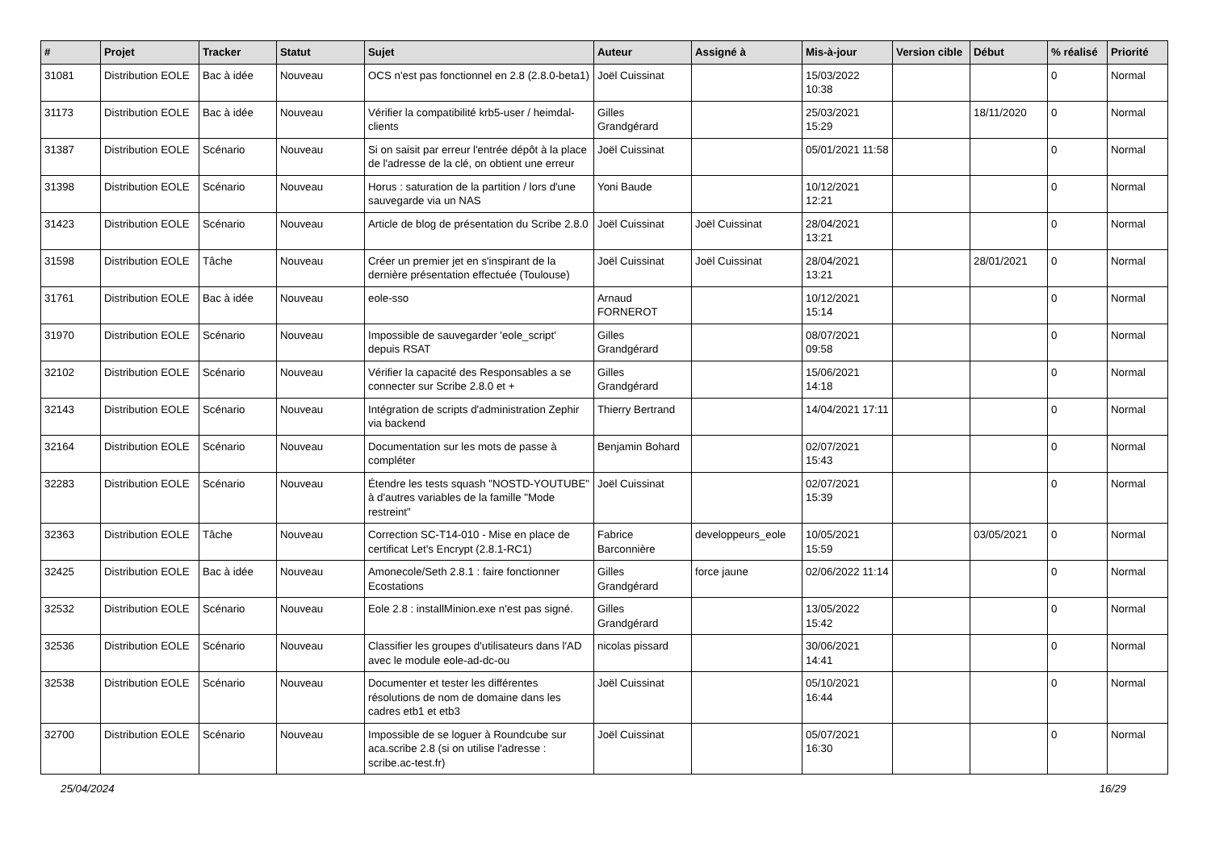| # | Projet | Tracker | Statut | Sujet | Auteur | Assigné à | Mis-à-jour | Version cible | Début | % réalisé | Priorité |
| --- | --- | --- | --- | --- | --- | --- | --- | --- | --- | --- | --- |
| 31081 | Distribution EOLE | Bac à idée | Nouveau | OCS n'est pas fonctionnel en 2.8 (2.8.0-beta1) | Joël Cuissinat | | 15/03/2022 10:38 | | | 0 | Normal |
| 31173 | Distribution EOLE | Bac à idée | Nouveau | Vérifier la compatibilité krb5-user / heimdal-clients | Gilles Grandgérard | | 25/03/2021 15:29 | | 18/11/2020 | 0 | Normal |
| 31387 | Distribution EOLE | Scénario | Nouveau | Si on saisit par erreur l'entrée dépôt à la place de l'adresse de la clé, on obtient une erreur | Joël Cuissinat | | 05/01/2021 11:58 | | | 0 | Normal |
| 31398 | Distribution EOLE | Scénario | Nouveau | Horus : saturation de la partition / lors d'une sauvegarde via un NAS | Yoni Baude | | 10/12/2021 12:21 | | | 0 | Normal |
| 31423 | Distribution EOLE | Scénario | Nouveau | Article de blog de présentation du Scribe 2.8.0 | Joël Cuissinat | Joël Cuissinat | 28/04/2021 13:21 | | | 0 | Normal |
| 31598 | Distribution EOLE | Tâche | Nouveau | Créer un premier jet en s'inspirant de la dernière présentation effectuée (Toulouse) | Joël Cuissinat | Joël Cuissinat | 28/04/2021 13:21 | | 28/01/2021 | 0 | Normal |
| 31761 | Distribution EOLE | Bac à idée | Nouveau | eole-sso | Arnaud FORNEROT | | 10/12/2021 15:14 | | | 0 | Normal |
| 31970 | Distribution EOLE | Scénario | Nouveau | Impossible de sauvegarder 'eole_script' depuis RSAT | Gilles Grandgérard | | 08/07/2021 09:58 | | | 0 | Normal |
| 32102 | Distribution EOLE | Scénario | Nouveau | Vérifier la capacité des Responsables a se connecter sur Scribe 2.8.0 et + | Gilles Grandgérard | | 15/06/2021 14:18 | | | 0 | Normal |
| 32143 | Distribution EOLE | Scénario | Nouveau | Intégration de scripts d'administration Zephir via backend | Thierry Bertrand | | 14/04/2021 17:11 | | | 0 | Normal |
| 32164 | Distribution EOLE | Scénario | Nouveau | Documentation sur les mots de passe à compléter | Benjamin Bohard | | 02/07/2021 15:43 | | | 0 | Normal |
| 32283 | Distribution EOLE | Scénario | Nouveau | Étendre les tests squash "NOSTD-YOUTUBE" à d'autres variables de la famille "Mode restreint" | Joël Cuissinat | | 02/07/2021 15:39 | | | 0 | Normal |
| 32363 | Distribution EOLE | Tâche | Nouveau | Correction SC-T14-010 - Mise en place de certificat Let's Encrypt (2.8.1-RC1) | Fabrice Barconnière | developpeurs_eole | 10/05/2021 15:59 | | 03/05/2021 | 0 | Normal |
| 32425 | Distribution EOLE | Bac à idée | Nouveau | Amonecole/Seth 2.8.1 : faire fonctionner Ecostations | Gilles Grandgérard | force jaune | 02/06/2022 11:14 | | | 0 | Normal |
| 32532 | Distribution EOLE | Scénario | Nouveau | Eole 2.8 : installMinion.exe n'est pas signé. | Gilles Grandgérard | | 13/05/2022 15:42 | | | 0 | Normal |
| 32536 | Distribution EOLE | Scénario | Nouveau | Classifier les groupes d'utilisateurs dans l'AD avec le module eole-ad-dc-ou | nicolas pissard | | 30/06/2021 14:41 | | | 0 | Normal |
| 32538 | Distribution EOLE | Scénario | Nouveau | Documenter et tester les différentes résolutions de nom de domaine dans les cadres etb1 et etb3 | Joël Cuissinat | | 05/10/2021 16:44 | | | 0 | Normal |
| 32700 | Distribution EOLE | Scénario | Nouveau | Impossible de se loguer à Roundcube sur aca.scribe 2.8 (si on utilise l'adresse : scribe.ac-test.fr) | Joël Cuissinat | | 05/07/2021 16:30 | | | 0 | Normal |
25/04/2024 16/29